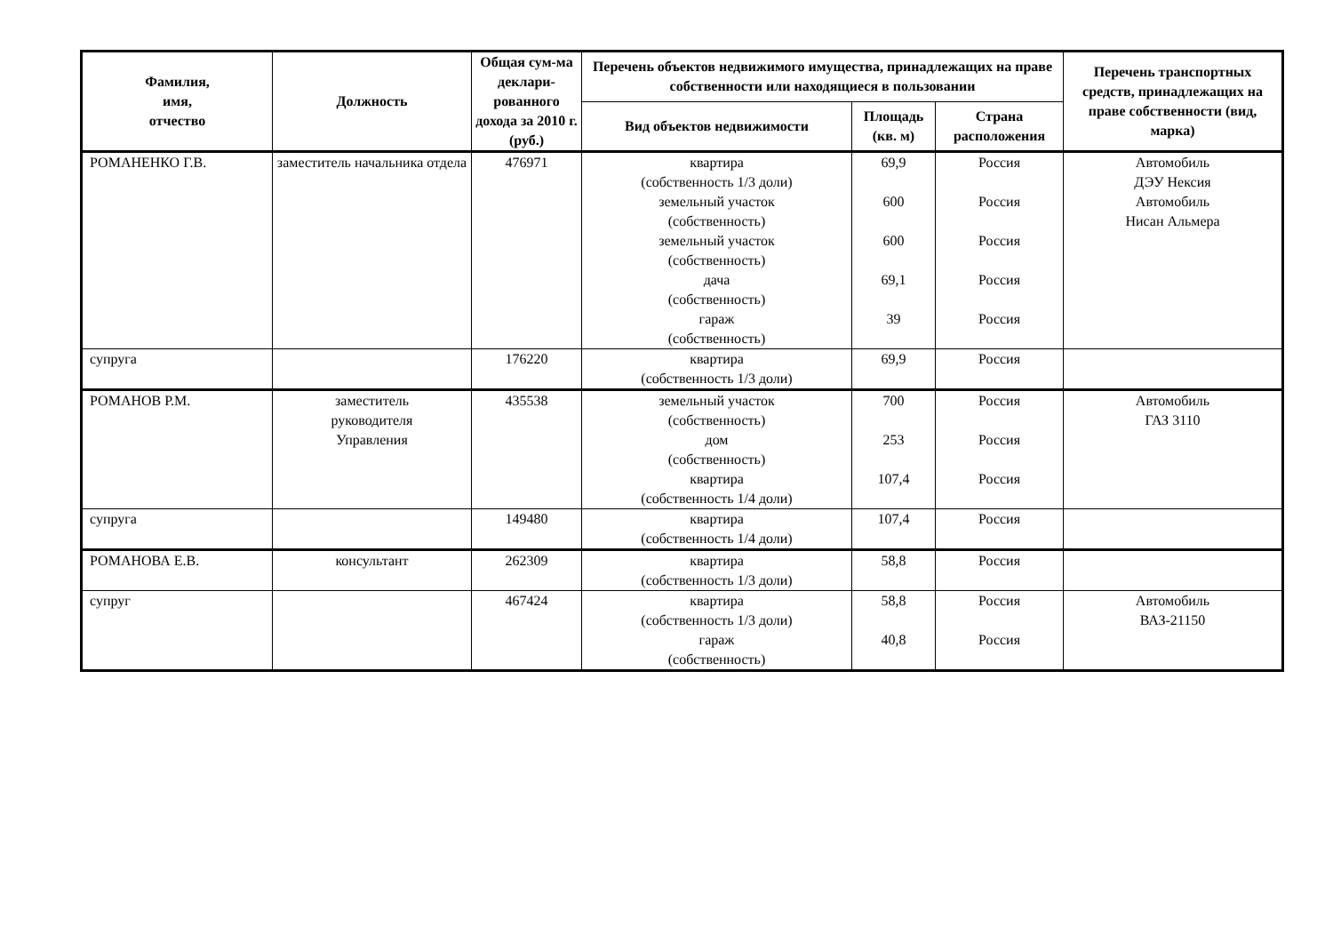| Фамилия, имя, отчество | Должность | Общая сум-ма деклари-рованного дохода за 2010 г. (руб.) | Перечень объектов недвижимого имущества, принадлежащих на праве собственности или находящиеся в пользовании | | | Перечень транспортных средств, принадлежащих на праве собственности (вид, марка) |
| --- | --- | --- | --- | --- | --- | --- |
| | | | Вид объектов недвижимости | Площадь (кв. м) | Страна расположения | |
| РОМАНЕНКО Г.В. | заместитель начальника отдела | 476971 | квартира (собственность 1/3 доли) земельный участок (собственность) земельный участок (собственность) дача (собственность) гараж (собственность) | 69,9 600 600 69,1 39 | Россия Россия Россия Россия Россия | Автомобиль ДЭУ Нексия Автомобиль Нисан Альмера |
| супруга | | 176220 | квартира (собственность 1/3 доли) | 69,9 | Россия | |
| РОМАНОВ Р.М. | заместитель руководителя Управления | 435538 | земельный участок (собственность) дом (собственность) квартира (собственность 1/4 доли) | 700 253 107,4 | Россия Россия Россия | Автомобиль ГАЗ 3110 |
| супруга | | 149480 | квартира (собственность 1/4 доли) | 107,4 | Россия | |
| РОМАНОВА Е.В. | консультант | 262309 | квартира (собственность 1/3 доли) | 58,8 | Россия | |
| супруг | | 467424 | квартира (собственность 1/3 доли) гараж (собственность) | 58,8 40,8 | Россия Россия | Автомобиль ВАЗ-21150 |